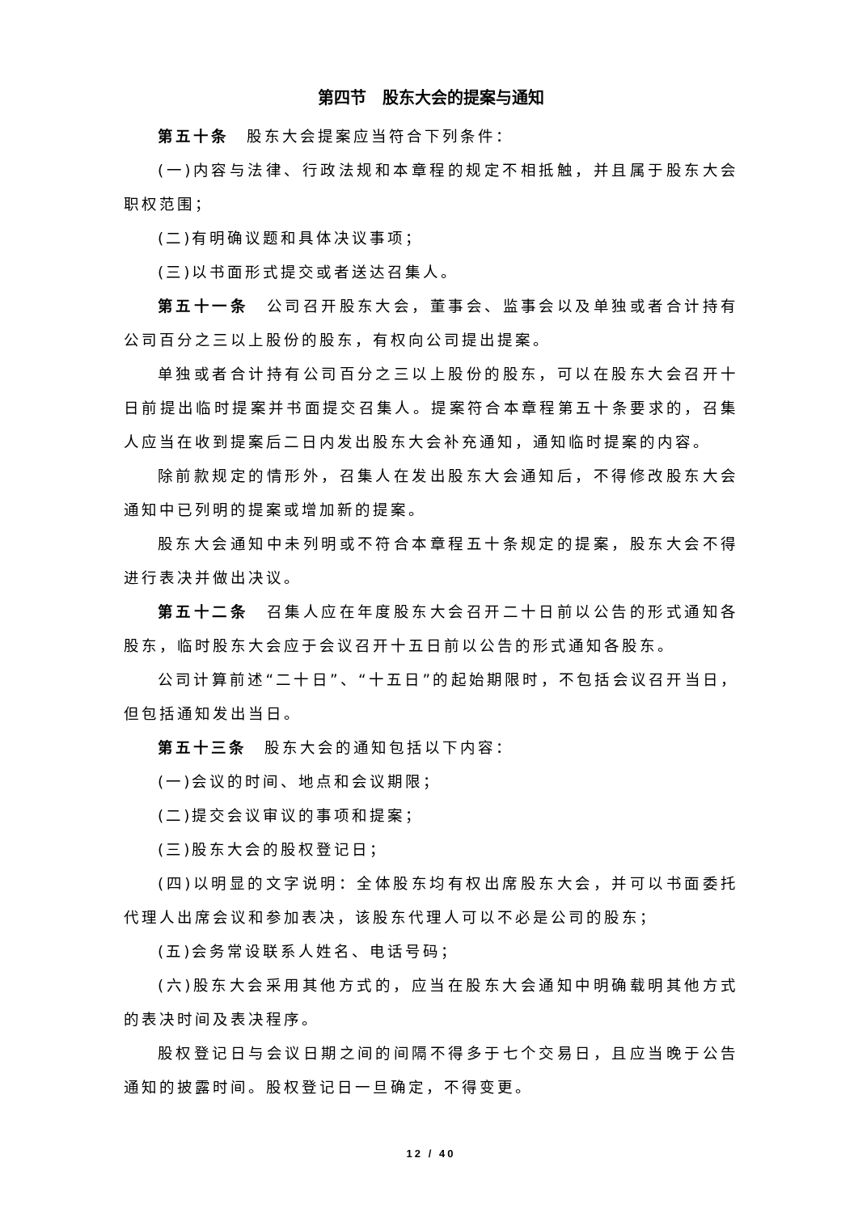第四节　股东大会的提案与通知
第五十条　股东大会提案应当符合下列条件：
(一)内容与法律、行政法规和本章程的规定不相抵触，并且属于股东大会职权范围；
(二)有明确议题和具体决议事项；
(三)以书面形式提交或者送达召集人。
第五十一条　公司召开股东大会，董事会、监事会以及单独或者合计持有公司百分之三以上股份的股东，有权向公司提出提案。
单独或者合计持有公司百分之三以上股份的股东，可以在股东大会召开十日前提出临时提案并书面提交召集人。提案符合本章程第五十条要求的，召集人应当在收到提案后二日内发出股东大会补充通知，通知临时提案的内容。
除前款规定的情形外，召集人在发出股东大会通知后，不得修改股东大会通知中已列明的提案或增加新的提案。
股东大会通知中未列明或不符合本章程五十条规定的提案，股东大会不得进行表决并做出决议。
第五十二条　召集人应在年度股东大会召开二十日前以公告的形式通知各股东，临时股东大会应于会议召开十五日前以公告的形式通知各股东。
公司计算前述“二十日”、“十五日”的起始期限时，不包括会议召开当日，但包括通知发出当日。
第五十三条　股东大会的通知包括以下内容：
(一)会议的时间、地点和会议期限；
(二)提交会议审议的事项和提案；
(三)股东大会的股权登记日；
(四)以明显的文字说明：全体股东均有权出席股东大会，并可以书面委托代理人出席会议和参加表决，该股东代理人可以不必是公司的股东；
(五)会务常设联系人姓名、电话号码；
(六)股东大会采用其他方式的，应当在股东大会通知中明确载明其他方式的表决时间及表决程序。
股权登记日与会议日期之间的间隔不得多于七个交易日，且应当晚于公告通知的披露时间。股权登记日一旦确定，不得变更。
12 / 40